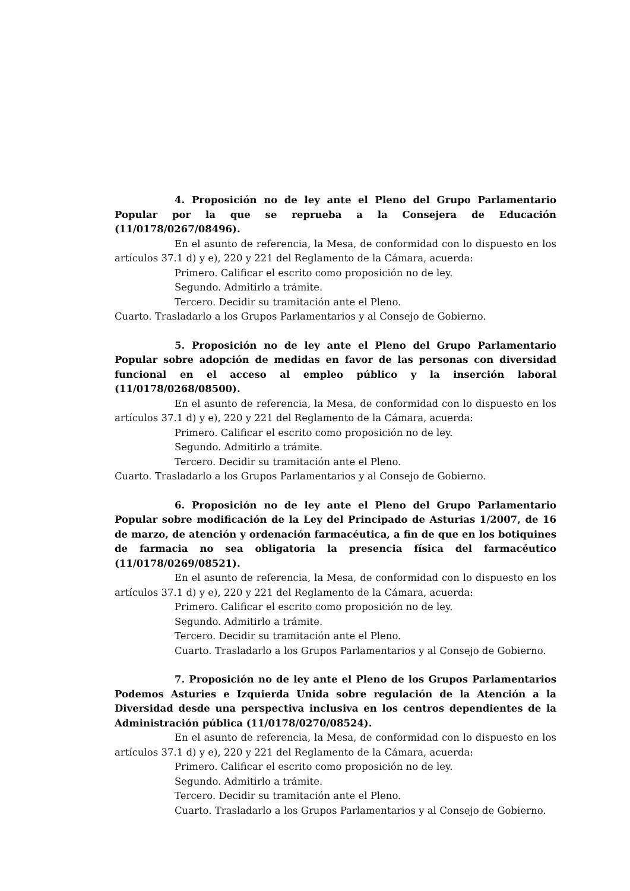4. Proposición no de ley ante el Pleno del Grupo Parlamentario Popular por la que se reprueba a la Consejera de Educación (11/0178/0267/08496).
En el asunto de referencia, la Mesa, de conformidad con lo dispuesto en los artículos 37.1 d) y e), 220 y 221 del Reglamento de la Cámara, acuerda:
Primero. Calificar el escrito como proposición no de ley.
Segundo. Admitirlo a trámite.
Tercero. Decidir su tramitación ante el Pleno.
Cuarto. Trasladarlo a los Grupos Parlamentarios y al Consejo de Gobierno.
5. Proposición no de ley ante el Pleno del Grupo Parlamentario Popular sobre adopción de medidas en favor de las personas con diversidad funcional en el acceso al empleo público y la inserción laboral (11/0178/0268/08500).
En el asunto de referencia, la Mesa, de conformidad con lo dispuesto en los artículos 37.1 d) y e), 220 y 221 del Reglamento de la Cámara, acuerda:
Primero. Calificar el escrito como proposición no de ley.
Segundo. Admitirlo a trámite.
Tercero. Decidir su tramitación ante el Pleno.
Cuarto. Trasladarlo a los Grupos Parlamentarios y al Consejo de Gobierno.
6. Proposición no de ley ante el Pleno del Grupo Parlamentario Popular sobre modificación de la Ley del Principado de Asturias 1/2007, de 16 de marzo, de atención y ordenación farmacéutica, a fin de que en los botiquines de farmacia no sea obligatoria la presencia física del farmacéutico (11/0178/0269/08521).
En el asunto de referencia, la Mesa, de conformidad con lo dispuesto en los artículos 37.1 d) y e), 220 y 221 del Reglamento de la Cámara, acuerda:
Primero. Calificar el escrito como proposición no de ley.
Segundo. Admitirlo a trámite.
Tercero. Decidir su tramitación ante el Pleno.
Cuarto. Trasladarlo a los Grupos Parlamentarios y al Consejo de Gobierno.
7. Proposición no de ley ante el Pleno de los Grupos Parlamentarios Podemos Asturies e Izquierda Unida sobre regulación de la Atención a la Diversidad desde una perspectiva inclusiva en los centros dependientes de la Administración pública (11/0178/0270/08524).
En el asunto de referencia, la Mesa, de conformidad con lo dispuesto en los artículos 37.1 d) y e), 220 y 221 del Reglamento de la Cámara, acuerda:
Primero. Calificar el escrito como proposición no de ley.
Segundo. Admitirlo a trámite.
Tercero. Decidir su tramitación ante el Pleno.
Cuarto. Trasladarlo a los Grupos Parlamentarios y al Consejo de Gobierno.